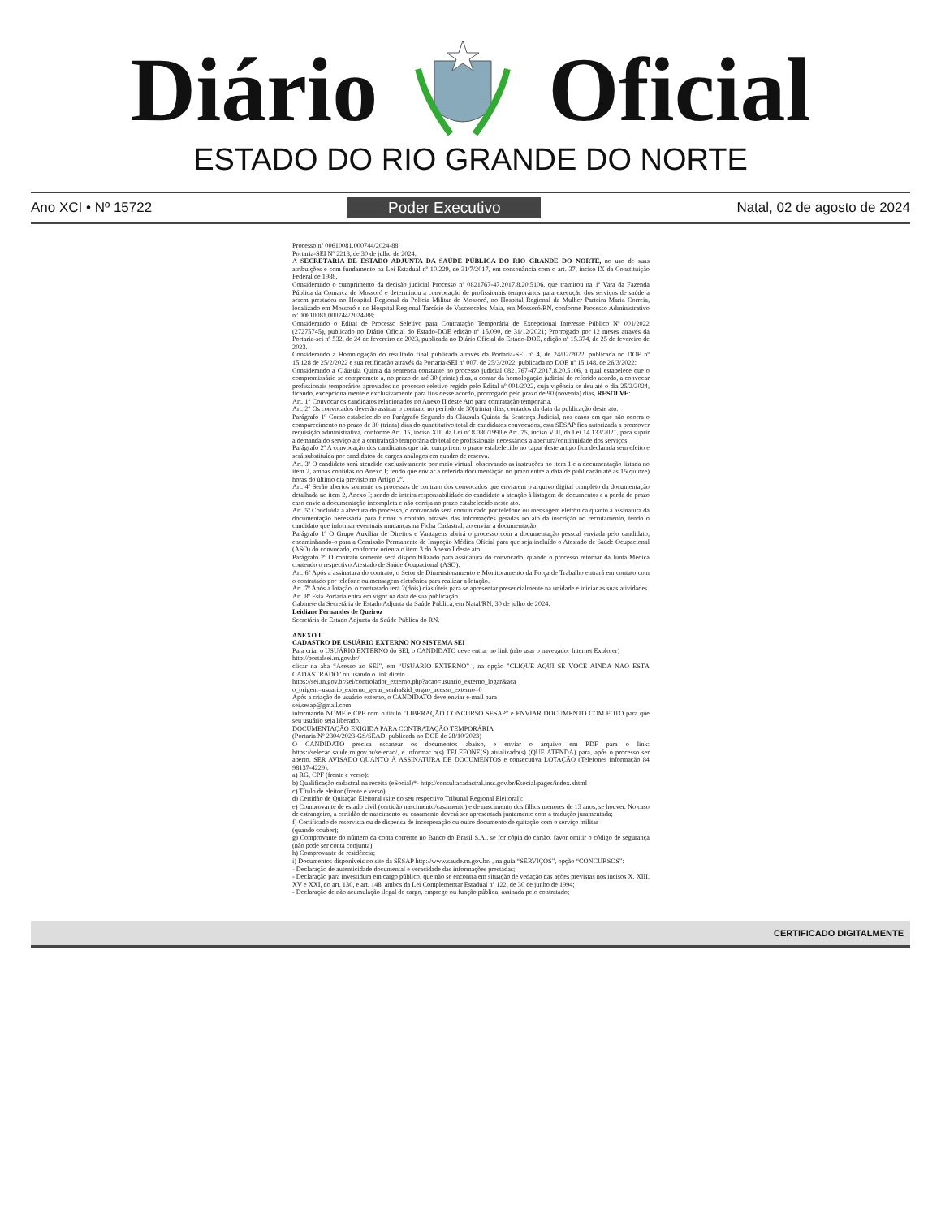Diário Oficial
ESTADO DO RIO GRANDE DO NORTE
Ano XCI • Nº 15722 Poder Executivo Natal, 02 de agosto de 2024
Processo nº 00610081.000744/2024-88
Portaria-SEI Nº 2218, de 30 de julho de 2024.
A SECRETÁRIA DE ESTADO ADJUNTA DA SAÚDE PÚBLICA DO RIO GRANDE DO NORTE, no uso de suas atribuições e com fundamento na Lei Estadual nº 10.229, de 31/7/2017, em consonância com o art. 37, inciso IX da Constituição Federal de 1988,
Considerando o cumprimento da decisão judicial Processo nº 0821767-47.2017.8.20.5106, que tramitou na 1ª Vara da Fazenda Pública da Comarca de Mossoró e determinou a convocação de profissionais temporários para execução dos serviços de saúde a serem prestados no Hospital Regional da Polícia Militar de Mossoró, no Hospital Regional da Mulher Parteira Maria Correia, localizado em Mossoró e no Hospital Regional Tarcísio de Vasconcelos Maia, em Mossoró/RN, conforme Processo Administrativo nº 00610081.000744/2024-88;
Considerando o Edital de Processo Seletivo para Contratação Temporária de Excepcional Interesse Público Nº 001/2022 (27275745), publicado no Diário Oficial do Estado-DOE edição nº 15.090, de 31/12/2021; Prorrogado por 12 meses através da Portaria-sei nº 532, de 24 de fevereiro de 2023, publicada no Diário Oficial do Estado-DOE, edição nº 15.374, de 25 de fevereiro de 2023.
Considerando a Homologação do resultado final publicada através da Portaria-SEI nº 4, de 24/02/2022, publicada no DOE nº 15.128 de 25/2/2022 e sua retificação através da Portaria-SEI nº 007, de 25/3/2022, publicada no DOE nº 15.148, de 26/3/2022;
Considerando a Cláusula Quinta da sentença constante no processo judicial 0821767-47.2017.8.20.5106, a qual estabelece que o compromissário se compromete a, no prazo de até 30 (trinta) dias, a contar da homologação judicial do referido acordo, a convocar profissionais temporários aprovados no processo seletivo regido pelo Edital nº 001/2022, cuja vigência se deu até o dia 25/2/2024, ficando, excepcionalmente e exclusivamente para fins desse acordo, prorrogado pelo prazo de 90 (noventa) dias, RESOLVE:
Art. 1° Convocar os candidatos relacionados no Anexo II deste Ato para contratação temporária.
Art. 2° Os convocados deverão assinar o contrato no período de 30(trinta) dias, contados da data da publicação deste ato.
Parágrafo 1º Como estabelecido no Parágrafo Segundo da Cláusula Quinta da Sentença Judicial, nos casos em que não ocorra o comparecimento no prazo de 30 (trinta) dias do quantitativo total de candidatos convocados, esta SESAP fica autorizada a promover requisição administrativa, conforme Art. 15, inciso XIII da Lei nº 8.080/1990 e Art. 75, inciso VIII, da Lei 14.133/2021, para suprir a demanda do serviço até a contratação temporária do total de profissionais necessários a abertura/continuidade dos serviços.
Parágrafo 2º A convocação dos candidatos que não cumprirem o prazo estabelecido no caput deste artigo fica declarada sem efeito e será substituída por candidatos de cargos análogos em quadro de reserva.
Art. 3º O candidato será atendido exclusivamente por meio virtual, observando as instruções no item 1 e a documentação listada no item 2, ambas contidas no Anexo I; tendo que enviar a referida documentação no prazo entre a data de publicação até as 15(quinze) horas do último dia previsto no Artigo 2º.
Art. 4º Serão abertos somente os processos de contrato dos convocados que enviarem o arquivo digital completo da documentação detalhada no item 2, Anexo I; sendo de inteira responsabilidade do candidato a atenção à listagem de documentos e a perda do prazo caso envie a documentação incompleta e não corrija no prazo estabelecido neste ato.
Art. 5º Concluída a abertura do processo, o convocado será comunicado por telefone ou mensagem eletrônica quanto à assinatura da documentação necessária para firmar o contato, através das informações geradas no ato da inscrição no recrutamento, tendo o candidato que informar eventuais mudanças na Ficha Cadastral, ao enviar a documentação.
Parágrafo 1º O Grupo Auxiliar de Direitos e Vantagens abrirá o processo com a documentação pessoal enviada pelo candidato, encaminhando-o para a Comissão Permanente de Inspeção Médica Oficial para que seja incluído o Atestado de Saúde Ocupacional (ASO) do convocado, conforme orienta o item 3 do Anexo I deste ato.
Parágrafo 2º O contrato somente será disponibilizado para assinatura do convocado, quando o processo retornar da Junta Médica contendo o respectivo Atestado de Saúde Ocupacional (ASO).
Art. 6º Após a assinatura do contrato, o Setor de Dimensionamento e Monitoramento da Força de Trabalho entrará em contato com o contratado por telefone ou mensagem eletrônica para realizar a lotação.
Art. 7º Após a lotação, o contratado terá 2(dois) dias úteis para se apresentar presencialmente na unidade e iniciar as suas atividades.
Art. 8º Esta Portaria entra em vigor na data de sua publicação.
Gabinete da Secretária de Estado Adjunta da Saúde Pública, em Natal/RN, 30 de julho de 2024.
Leidiane Fernandes de Queiroz
Secretária de Estado Adjunta da Saúde Pública do RN.
ANEXO I
CADASTRO DE USUÁRIO EXTERNO NO SISTEMA SEI
Para criar o USUÁRIO EXTERNO do SEI, o CANDIDATO deve entrar no link (não usar o navegador Internet Explorer)
http://portalsei.rn.gov.br/
clicar na aba “Acesso ao SEI”, em “USUÁRIO EXTERNO” , na opção "CLIQUE AQUI SE VOCÊ AINDA NÃO ESTÁ CADASTRADO" ou usando o link direto
https://sei.rn.gov.br/sei/controlador_externo.php?acao=usuario_externo_logar&aca
o_origem=usuario_externo_gerar_senha&id_orgao_acesso_externo=0
Após a criação do usuário externo, o CANDIDATO deve enviar e-mail para
sei.sesap@gmail.com
informando NOME e CPF com o título "LIBERAÇÃO CONCURSO SESAP" e ENVIAR DOCUMENTO COM FOTO para que seu usuário seja liberado.
DOCUMENTAÇÃO EXIGIDA PARA CONTRATAÇÃO TEMPORÁRIA
(Portaria Nº 2304/2023-GS/SEAD, publicada no DOE de 28/10/2023)
O CANDIDATO precisa escanear os documentos abaixo, e enviar o arquivo em PDF para o link: https://selecao.saude.rn.gov.br/selecao/, e informar o(s) TELEFONE(S) atualizado(s) (QUE ATENDA) para, após o processo ser aberto, SER AVISADO QUANTO À ASSINATURA DE DOCUMENTOS e consecutiva LOTAÇÃO (Telefones informação 84 98137-4229).
a) RG, CPF (frente e verso):
b) Qualificação cadastral na receita (eSocial)*- http://consultacadastral.inss.gov.br/Esocial/pages/index.xhtml
c) Título de eleitor (frente e verso)
d) Certidão de Quitação Eleitoral (site do seu respectivo Tribunal Regional Eleitoral);
e) Comprovante de estado civil (certidão nascimento/casamento) e de nascimento dos filhos menores de 13 anos, se houver. No caso de estrangeiro, a certidão de nascimento ou casamento deverá ser apresentada juntamente com a tradução juramentada;
f) Certificado de reservista ou de dispensa de incorporação ou outro documento de quitação com o serviço militar
(quando couber);
g) Comprovante do número da conta corrente no Banco do Brasil S.A., se for cópia do cartão, favor omitir o código de segurança (não pode ser conta conjunta);
h) Comprovante de residência;
i) Documentos disponíveis no site da SESAP http://www.saude.rn.gov.br/ , na guia “SERVIÇOS”, opção “CONCURSOS”:
- Declaração de autenticidade documental e veracidade das informações prestadas;
- Declaração para investidura em cargo público, que não se encontra em situação de vedação das ações previstas nos incisos X, XIII, XV e XXI, do art. 130, e art. 148, ambos da Lei Complementar Estadual nº 122, de 30 de junho de 1994;
- Declaração de não acumulação ilegal de cargo, emprego ou função pública, assinada pelo contratado;
CERTIFICADO DIGITALMENTE